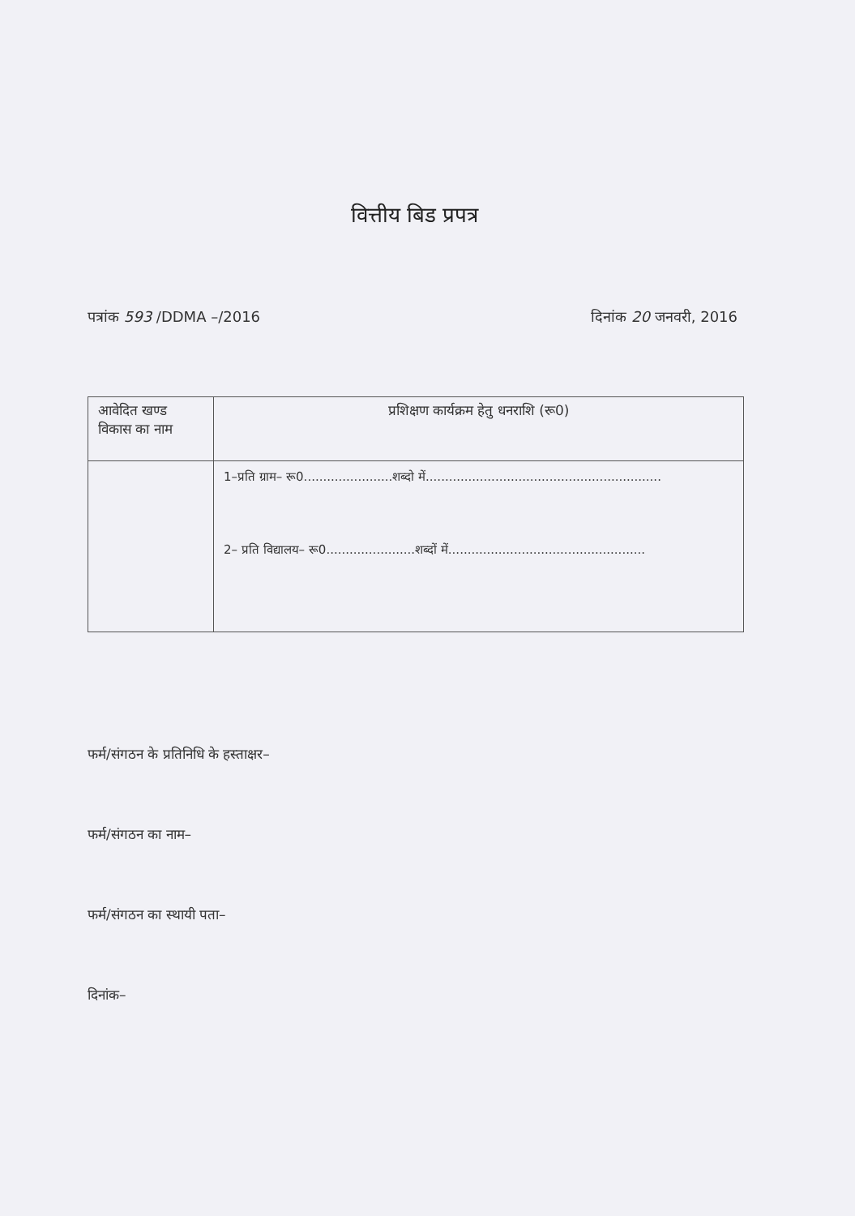वित्तीय बिड प्रपत्र
पत्रांक 593 /DDMA –/2016 दिनांक 20 जनवरी, 2016
| आवेदित खण्ड विकास का नाम | प्रशिक्षण कार्यक्रम हेतु धनराशि (रू0) |
| --- | --- |
| | 1–प्रति ग्राम– रू0.......................शब्दो में............................................................. 2– प्रति विद्यालय– रू0.......................शब्दों में................................................... |
फर्म/संगठन के प्रतिनिधि के हस्ताक्षर–
फर्म/संगठन का नाम–
फर्म/संगठन का स्थायी पता–
दिनांक–